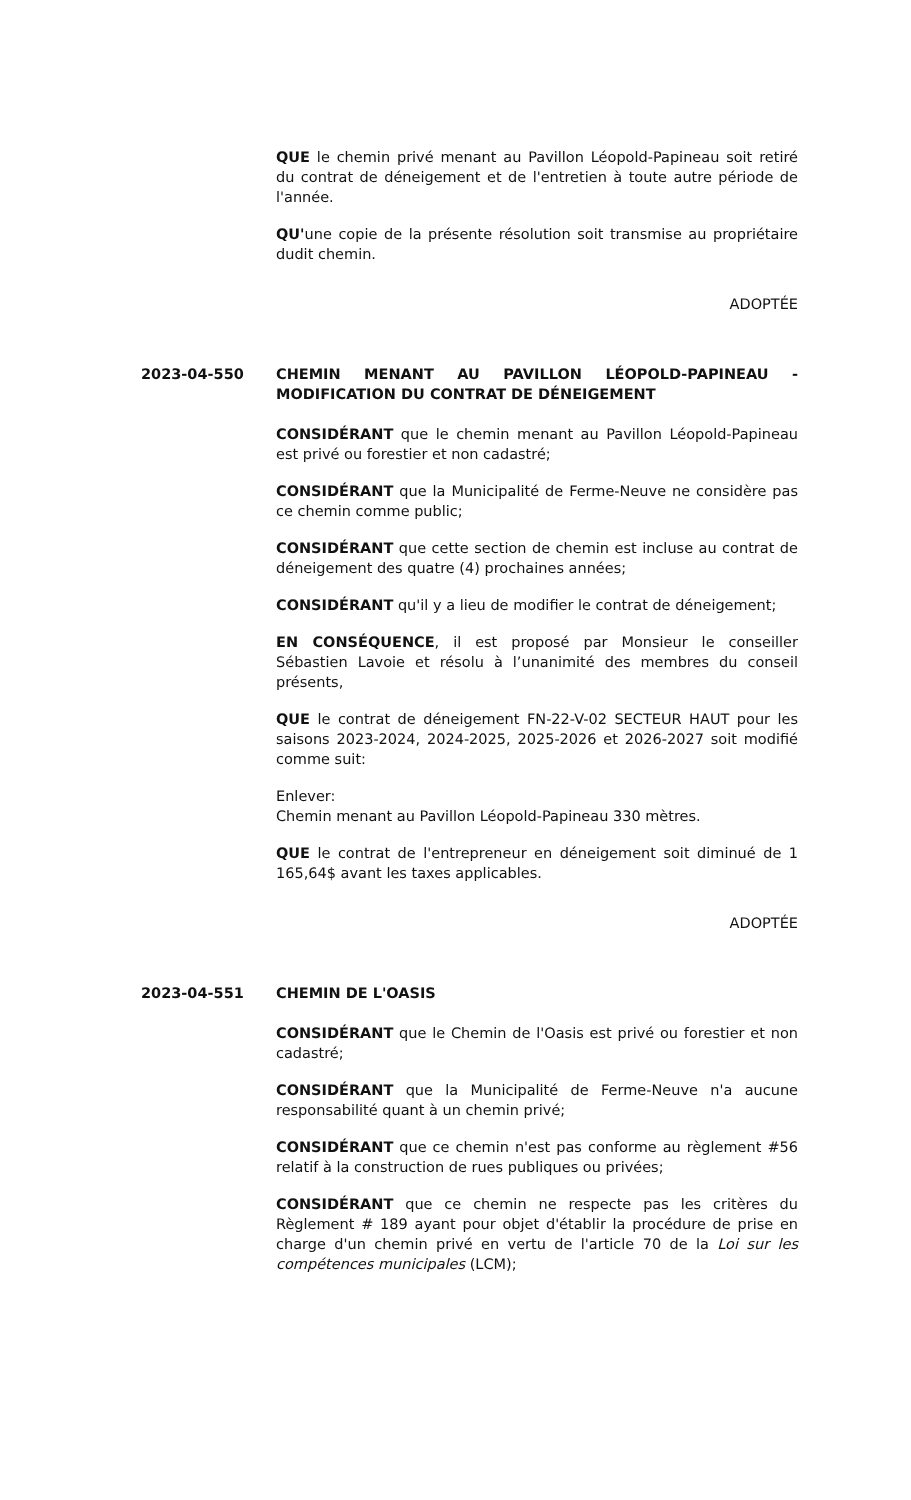QUE le chemin privé menant au Pavillon Léopold-Papineau soit retiré du contrat de déneigement et de l'entretien à toute autre période de l'année.
QU'une copie de la présente résolution soit transmise au propriétaire dudit chemin.
ADOPTÉE
2023-04-550
CHEMIN MENANT AU PAVILLON LÉOPOLD-PAPINEAU - MODIFICATION DU CONTRAT DE DÉNEIGEMENT
CONSIDÉRANT que le chemin menant au Pavillon Léopold-Papineau est privé ou forestier et non cadastré;
CONSIDÉRANT que la Municipalité de Ferme-Neuve ne considère pas ce chemin comme public;
CONSIDÉRANT que cette section de chemin est incluse au contrat de déneigement des quatre (4) prochaines années;
CONSIDÉRANT qu'il y a lieu de modifier le contrat de déneigement;
EN CONSÉQUENCE, il est proposé par Monsieur le conseiller Sébastien Lavoie et résolu à l’unanimité des membres du conseil présents,
QUE le contrat de déneigement FN-22-V-02 SECTEUR HAUT pour les saisons 2023-2024, 2024-2025, 2025-2026 et 2026-2027 soit modifié comme suit:
Enlever:
Chemin menant au Pavillon Léopold-Papineau 330 mètres.
QUE le contrat de l'entrepreneur en déneigement soit diminué de 1 165,64$ avant les taxes applicables.
ADOPTÉE
2023-04-551
CHEMIN DE L'OASIS
CONSIDÉRANT que le Chemin de l'Oasis est privé ou forestier et non cadastré;
CONSIDÉRANT que la Municipalité de Ferme-Neuve n'a aucune responsabilité quant à un chemin privé;
CONSIDÉRANT que ce chemin n'est pas conforme au règlement #56 relatif à la construction de rues publiques ou privées;
CONSIDÉRANT que ce chemin ne respecte pas les critères du Règlement # 189 ayant pour objet d'établir la procédure de prise en charge d'un chemin privé en vertu de l'article 70 de la Loi sur les compétences municipales (LCM);